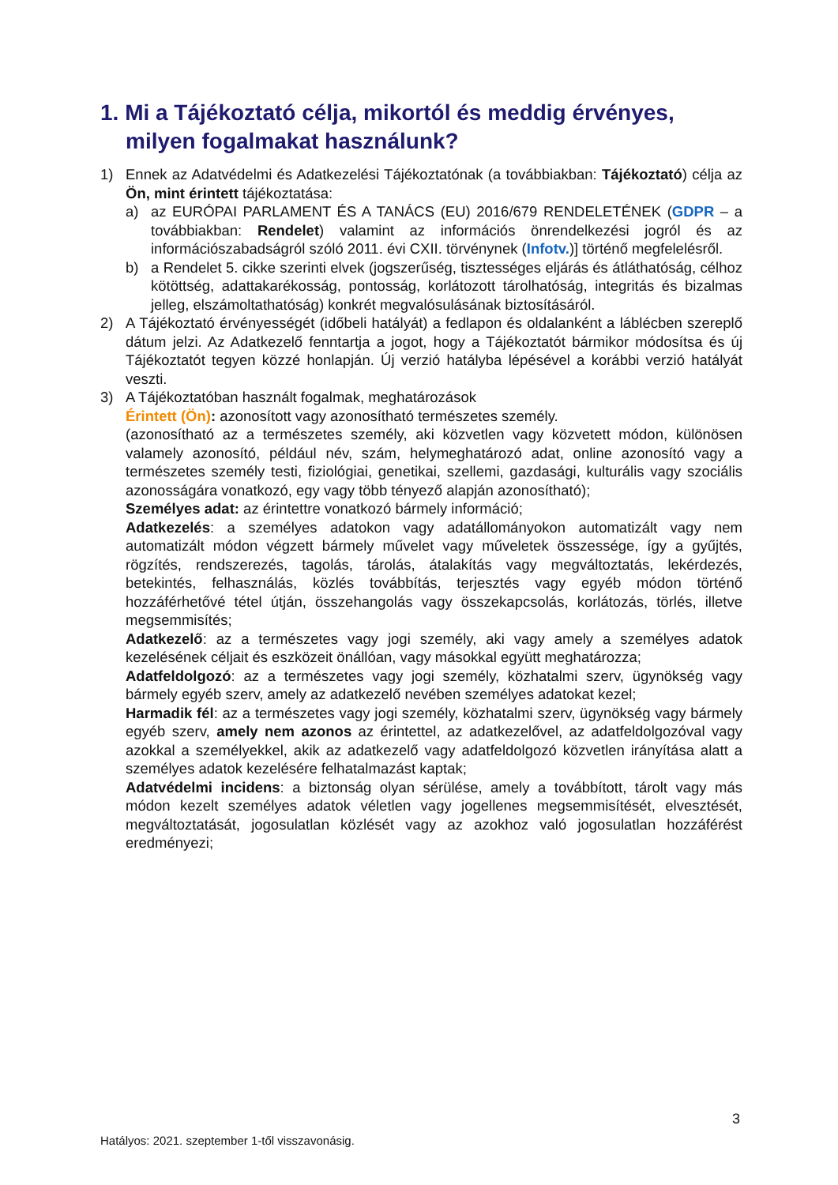1. Mi a Tájékoztató célja, mikortól és meddig érvényes, milyen fogalmakat használunk?
1) Ennek az Adatvédelmi és Adatkezelési Tájékoztatónak (a továbbiakban: Tájékoztató) célja az Ön, mint érintett tájékoztatása:
a) az EURÓPAI PARLAMENT ÉS A TANÁCS (EU) 2016/679 RENDELETÉNEK (GDPR – a továbbiakban: Rendelet) valamint az információs önrendelkezési jogról és az információszabadságról szóló 2011. évi CXII. törvénynek (Infotv.)] történő megfelelésről.
b) a Rendelet 5. cikke szerinti elvek (jogszerűség, tisztességes eljárás és átláthatóság, célhoz kötöttség, adattakarékosság, pontosság, korlátozott tárolhatóság, integritás és bizalmas jelleg, elszámoltathatóság) konkrét megvalósulásának biztosításáról.
2) A Tájékoztató érvényességét (időbeli hatályát) a fedlapon és oldalanként a láblécben szereplő dátum jelzi. Az Adatkezelő fenntartja a jogot, hogy a Tájékoztatót bármikor módosítsa és új Tájékoztatót tegyen közzé honlapján. Új verzió hatályba lépésével a korábbi verzió hatályát veszti.
3) A Tájékoztatóban használt fogalmak, meghatározások
Érintett (Ön): azonosított vagy azonosítható természetes személy.
(azonosítható az a természetes személy, aki közvetlen vagy közvetett módon, különösen valamely azonosító, például név, szám, helymeghatározó adat, online azonosító vagy a természetes személy testi, fiziológiai, genetikai, szellemi, gazdasági, kulturális vagy szociális azonosságára vonatkozó, egy vagy több tényező alapján azonosítható);
Személyes adat: az érintettre vonatkozó bármely információ;
Adatkezelés: a személyes adatokon vagy adatállományokon automatizált vagy nem automatizált módon végzett bármely művelet vagy műveletek összessége, így a gyűjtés, rögzítés, rendszerezés, tagolás, tárolás, átalakítás vagy megváltoztatás, lekérdezés, betekintés, felhasználás, közlés továbbítás, terjesztés vagy egyéb módon történő hozzáférhetővé tétel útján, összehangolás vagy összekapcsolás, korlátozás, törlés, illetve megsemmisítés;
Adatkezelő: az a természetes vagy jogi személy, aki vagy amely a személyes adatok kezelésének céljait és eszközeit önállóan, vagy másokkal együtt meghatározza;
Adatfeldolgozó: az a természetes vagy jogi személy, közhatalmi szerv, ügynökség vagy bármely egyéb szerv, amely az adatkezelő nevében személyes adatokat kezel;
Harmadik fél: az a természetes vagy jogi személy, közhatalmi szerv, ügynökség vagy bármely egyéb szerv, amely nem azonos az érintettel, az adatkezelővel, az adatfeldolgozóval vagy azokkal a személyekkel, akik az adatkezelő vagy adatfeldolgozó közvetlen irányítása alatt a személyes adatok kezelésére felhatalmazást kaptak;
Adatvédelmi incidens: a biztonság olyan sérülése, amely a továbbított, tárolt vagy más módon kezelt személyes adatok véletlen vagy jogellenes megsemmisítését, elvesztését, megváltoztatását, jogosulatlan közlését vagy az azokhoz való jogosulatlan hozzáférést eredményezi;
3
Hatályos: 2021. szeptember 1-től visszavonásig.